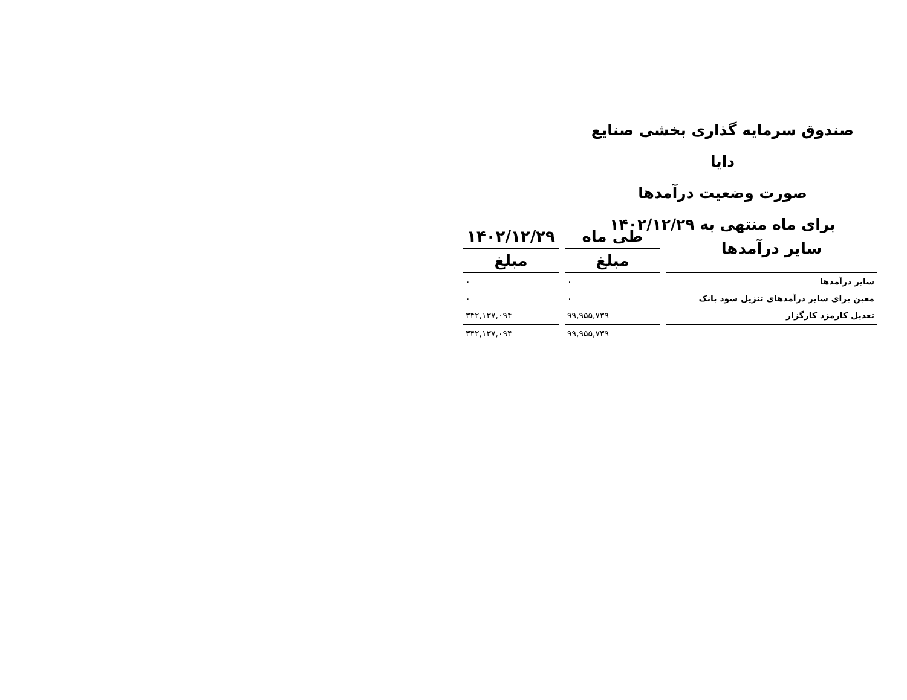صندوق سرمایه گذاری بخشی صنایع دایا
صورت وضعیت درآمدها
برای ماه منتهی به ۱۴۰۲/۱۲/۲۹
| سایر درآمدها | طی ماه | ۱۴۰۲/۱۲/۲۹ |
| --- | --- | --- |
| | مبلغ | مبلغ |
| سایر درآمدها | ۰ | ۰ |
| معین برای سایر درآمدهای تنزیل سود بانک | ۰ | ۰ |
| تعدیل کارمزد کارگزار | ۹۹,۹۵۵,۷۳۹ | ۳۴۲,۱۳۷,۰۹۴ |
| | ۹۹,۹۵۵,۷۳۹ | ۳۴۲,۱۳۷,۰۹۴ |